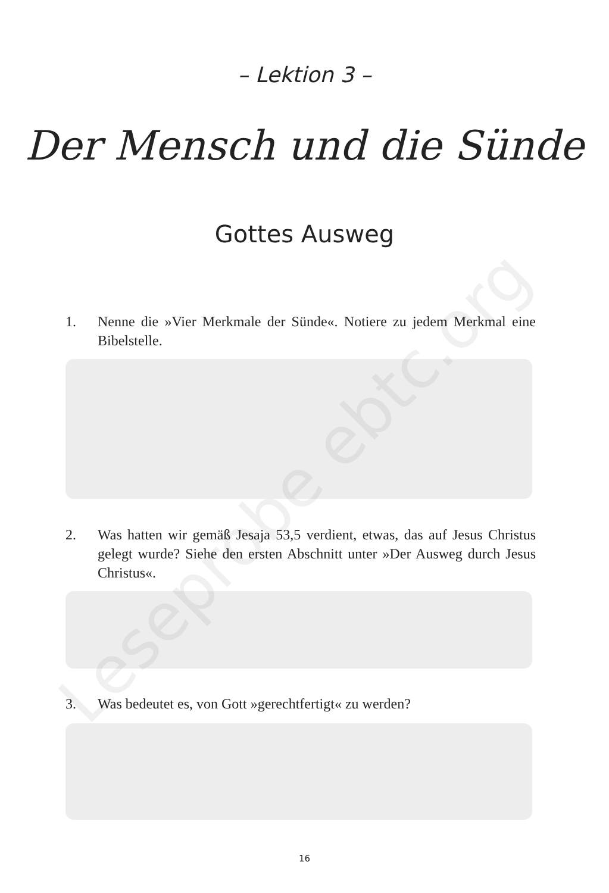– Lektion 3 –
Der Mensch und die Sünde
Gottes Ausweg
1. Nenne die »Vier Merkmale der Sünde«. Notiere zu jedem Merkmal eine Bibelstelle.
2. Was hatten wir gemäß Jesaja 53,5 verdient, etwas, das auf Jesus Christus gelegt wurde? Siehe den ersten Abschnitt unter »Der Ausweg durch Jesus Christus«.
3. Was bedeutet es, von Gott »gerechtfertigt« zu werden?
Leseprobe ebtc.org
16